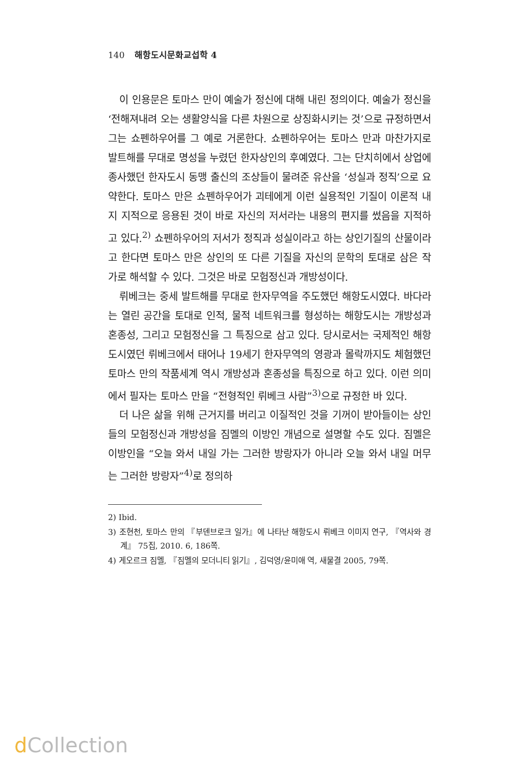140 해항도시문화교섭학 4
이 인용문은 토마스 만이 예술가 정신에 대해 내린 정의이다. 예술가 정신을 ‘전해져내려 오는 생활양식을 다른 차원으로 상징화시키는 것’으로 규정하면서 그는 쇼펜하우어를 그 예로 거론한다. 쇼펜하우어는 토마스 만과 마찬가지로 발트해를 무대로 명성을 누렸던 한자상인의 후예였다. 그는 단치히에서 상업에 종사했던 한자도시 동맹 출신의 조상들이 물려준 유산을 ‘성실과 정직’으로 요약한다. 토마스 만은 쇼펜하우어가 괴테에게 이런 실용적인 기질이 이론적 내지 지적으로 응용된 것이 바로 자신의 저서라는 내용의 편지를 썼음을 지적하고 있다.<sup>2)</sup> 쇼펜하우어의 저서가 정직과 성실이라고 하는 상인기질의 산물이라고 한다면 토마스 만은 상인의 또 다른 기질을 자신의 문학의 토대로 삼은 작가로 해석할 수 있다. 그것은 바로 모험정신과 개방성이다.
뤼베크는 중세 발트해를 무대로 한자무역을 주도했던 해항도시였다. 바다라는 열린 공간을 토대로 인적, 물적 네트워크를 형성하는 해항도시는 개방성과 혼종성, 그리고 모험정신을 그 특징으로 삼고 있다. 당시로서는 국제적인 해항도시였던 뤼베크에서 태어나 19세기 한자무역의 영광과 몰락까지도 체험했던 토마스 만의 작품세계 역시 개방성과 혼종성을 특징으로 하고 있다. 이런 의미에서 필자는 토마스 만을 “전형적인 뤼베크 사람”<sup>3)</sup>으로 규정한 바 있다.
더 나은 삶을 위해 근거지를 버리고 이질적인 것을 기꺼이 받아들이는 상인들의 모험정신과 개방성을 짐멜의 이방인 개념으로 설명할 수도 있다. 짐멜은 이방인을 “오늘 와서 내일 가는 그러한 방랑자가 아니라 오늘 와서 내일 머무는 그러한 방랑자”<sup>4)</sup>로 정의하
2) Ibid.
3) 조현천, 토마스 만의 『부덴브로크 일가』에 나타난 해항도시 뤼베크 이미지 연구, 『역사와 경계』 75집, 2010. 6, 186쪽.
4) 게오르크 짐멜, 『짐멜의 모더니티 읽기』, 김덕영/윤미애 역, 새물결 2005, 79쪽.
d Collection